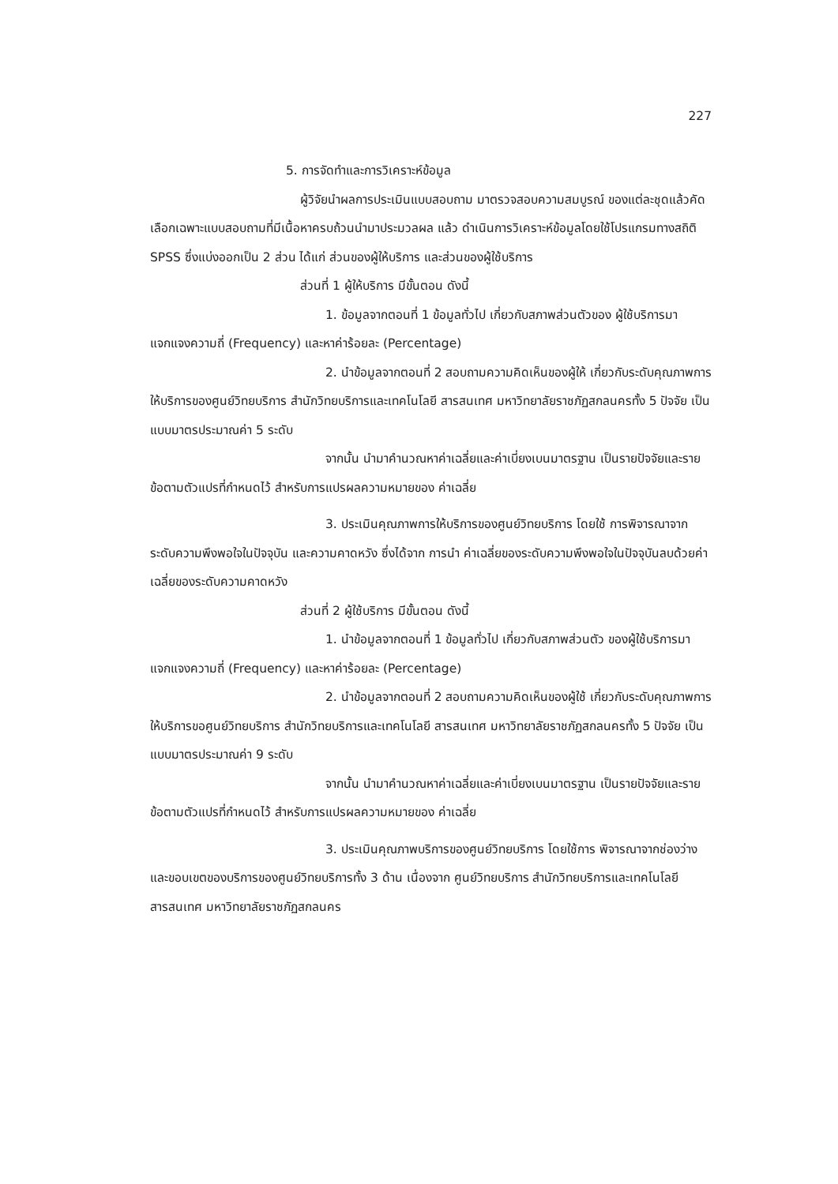227
5. การจัดทำและการวิเคราะห์ข้อมูล
ผู้วิจัยนำผลการประเมินแบบสอบถาม มาตรวจสอบความสมบูรณ์ ของแต่ละชุดแล้วคัดเลือกเฉพาะแบบสอบถามที่มีเนื้อหาครบถ้วนนำมาประมวลผล แล้ว ดำเนินการวิเคราะห์ข้อมูลโดยใช้โปรแกรมทางสถิติ SPSS ซึ่งแบ่งออกเป็น 2 ส่วน ได้แก่ ส่วนของผู้ให้บริการ และส่วนของผู้ใช้บริการ
ส่วนที่ 1 ผู้ให้บริการ มีขั้นตอน ดังนี้
1. ข้อมูลจากตอนที่ 1 ข้อมูลทั่วไป เกี่ยวกับสภาพส่วนตัวของ ผู้ใช้บริการมาแจกแจงความถี่ (Frequency) และหาค่าร้อยละ (Percentage)
2. นำข้อมูลจากตอนที่ 2 สอบถามความคิดเห็นของผู้ให้ เกี่ยวกับระดับคุณภาพการให้บริการของศูนย์วิทยบริการ สำนักวิทยบริการและเทคโนโลยี สารสนเทศ มหาวิทยาลัยราชภัฏสกลนครทั้ง 5 ปัจจัย เป็นแบบมาตรประมาณค่า 5 ระดับ
จากนั้น นำมาคำนวณหาค่าเฉลี่ยและค่าเบี่ยงเบนมาตรฐาน เป็นรายปัจจัยและรายข้อตามตัวแปรที่กำหนดไว้ สำหรับการแปรผลความหมายของ ค่าเฉลี่ย
3. ประเมินคุณภาพการให้บริการของศูนย์วิทยบริการ โดยใช้ การพิจารณาจากระดับความพึงพอใจในปัจจุบัน และความคาดหวัง ซึ่งได้จาก การนำ ค่าเฉลี่ยของระดับความพึงพอใจในปัจจุบันลบด้วยค่าเฉลี่ยของระดับความคาดหวัง
ส่วนที่ 2 ผู้ใช้บริการ มีขั้นตอน ดังนี้
1. นำข้อมูลจากตอนที่ 1 ข้อมูลทั่วไป เกี่ยวกับสภาพส่วนตัว ของผู้ใช้บริการมาแจกแจงความถี่ (Frequency) และหาค่าร้อยละ (Percentage)
2. นำข้อมูลจากตอนที่ 2 สอบถามความคิดเห็นของผู้ใช้ เกี่ยวกับระดับคุณภาพการให้บริการขอศูนย์วิทยบริการ สำนักวิทยบริการและเทคโนโลยี สารสนเทศ มหาวิทยาลัยราชภัฏสกลนครทั้ง 5 ปัจจัย เป็นแบบมาตรประมาณค่า 9 ระดับ
จากนั้น นำมาคำนวณหาค่าเฉลี่ยและค่าเบี่ยงเบนมาตรฐาน เป็นรายปัจจัยและรายข้อตามตัวแปรที่กำหนดไว้ สำหรับการแปรผลความหมายของ ค่าเฉลี่ย
3. ประเมินคุณภาพบริการของศูนย์วิทยบริการ โดยใช้การ พิจารณาจากช่องว่างและขอบเขตของบริการของศูนย์วิทยบริการทั้ง 3 ด้าน เนื่องจาก ศูนย์วิทยบริการ สำนักวิทยบริการและเทคโนโลยีสารสนเทศ มหาวิทยาลัยราชภัฏสกลนคร